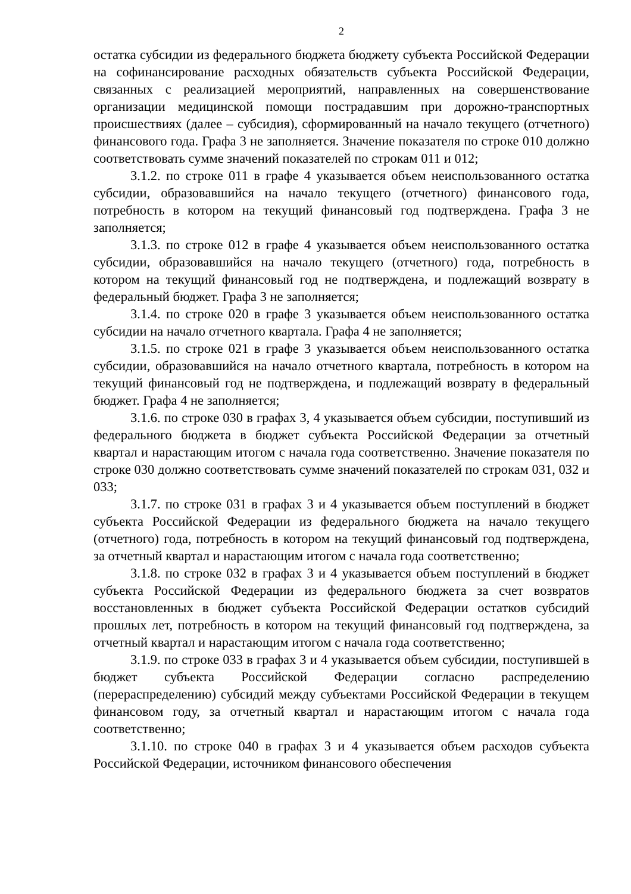2
остатка субсидии из федерального бюджета бюджету субъекта Российской Федерации на софинансирование расходных обязательств субъекта Российской Федерации, связанных с реализацией мероприятий, направленных на совершенствование организации медицинской помощи пострадавшим при дорожно-транспортных происшествиях (далее – субсидия), сформированный на начало текущего (отчетного) финансового года. Графа 3 не заполняется. Значение показателя по строке 010 должно соответствовать сумме значений показателей по строкам 011 и 012;
3.1.2. по строке 011 в графе 4 указывается объем неиспользованного остатка субсидии, образовавшийся на начало текущего (отчетного) финансового года, потребность в котором на текущий финансовый год подтверждена. Графа 3 не заполняется;
3.1.3. по строке 012 в графе 4 указывается объем неиспользованного остатка субсидии, образовавшийся на начало текущего (отчетного) года, потребность в котором на текущий финансовый год не подтверждена, и подлежащий возврату в федеральный бюджет. Графа 3 не заполняется;
3.1.4. по строке 020 в графе 3 указывается объем неиспользованного остатка субсидии на начало отчетного квартала. Графа 4 не заполняется;
3.1.5. по строке 021 в графе 3 указывается объем неиспользованного остатка субсидии, образовавшийся на начало отчетного квартала, потребность в котором на текущий финансовый год не подтверждена, и подлежащий возврату в федеральный бюджет. Графа 4 не заполняется;
3.1.6. по строке 030 в графах 3, 4 указывается объем субсидии, поступивший из федерального бюджета в бюджет субъекта Российской Федерации за отчетный квартал и нарастающим итогом с начала года соответственно. Значение показателя по строке 030 должно соответствовать сумме значений показателей по строкам 031, 032 и 033;
3.1.7. по строке 031 в графах 3 и 4 указывается объем поступлений в бюджет субъекта Российской Федерации из федерального бюджета на начало текущего (отчетного) года, потребность в котором на текущий финансовый год подтверждена, за отчетный квартал и нарастающим итогом с начала года соответственно;
3.1.8. по строке 032 в графах 3 и 4 указывается объем поступлений в бюджет субъекта Российской Федерации из федерального бюджета за счет возвратов восстановленных в бюджет субъекта Российской Федерации остатков субсидий прошлых лет, потребность в котором на текущий финансовый год подтверждена, за отчетный квартал и нарастающим итогом с начала года соответственно;
3.1.9. по строке 033 в графах 3 и 4 указывается объем субсидии, поступившей в бюджет субъекта Российской Федерации согласно распределению (перераспределению) субсидий между субъектами Российской Федерации в текущем финансовом году, за отчетный квартал и нарастающим итогом с начала года соответственно;
3.1.10. по строке 040 в графах 3 и 4 указывается объем расходов субъекта Российской Федерации, источником финансового обеспечения